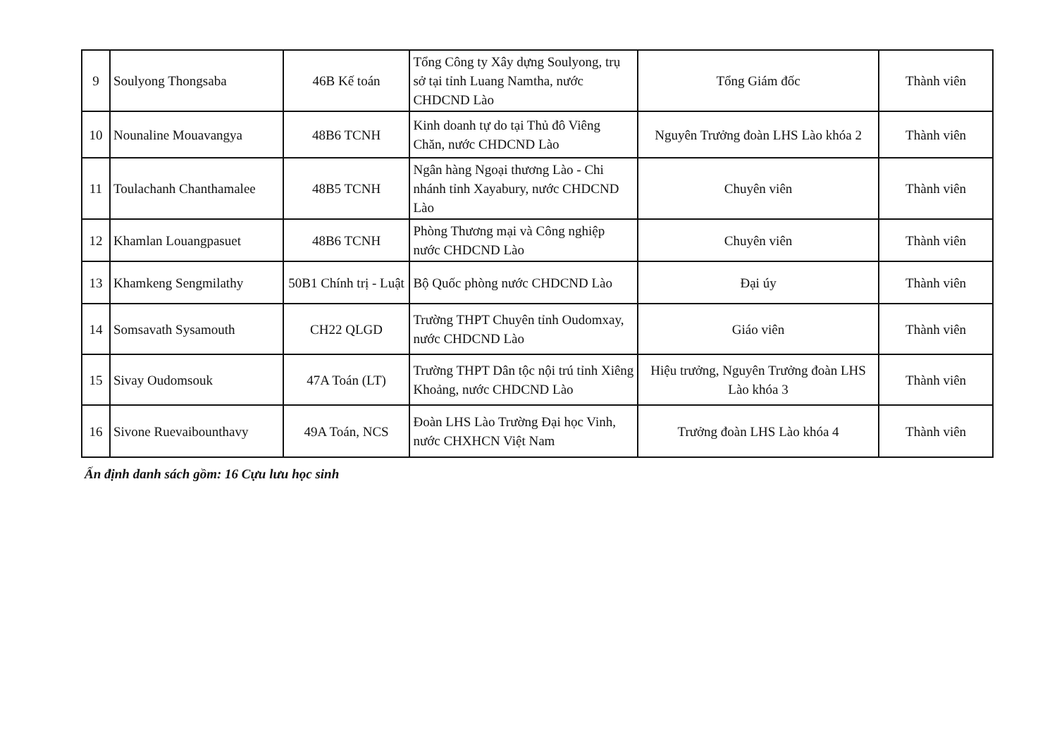| 9 | Soulyong Thongsaba | 46B Kế toán | Tổng Công ty Xây dựng Soulyong, trụ sở tại tỉnh Luang Namtha, nước CHDCND Lào | Tổng Giám đốc | Thành viên |
| 10 | Nounaline Mouavangya | 48B6 TCNH | Kinh doanh tự do tại Thủ đô Viêng Chăn, nước CHDCND Lào | Nguyên Trưởng đoàn LHS Lào khóa 2 | Thành viên |
| 11 | Toulachanh Chanthamalee | 48B5 TCNH | Ngân hàng Ngoại thương Lào - Chi nhánh tỉnh Xayabury, nước CHDCND Lào | Chuyên viên | Thành viên |
| 12 | Khamlan Louangpasuet | 48B6 TCNH | Phòng Thương mại và Công nghiệp nước CHDCND Lào | Chuyên viên | Thành viên |
| 13 | Khamkeng Sengmilathy | 50B1 Chính trị - Luật | Bộ Quốc phòng nước CHDCND Lào | Đại úy | Thành viên |
| 14 | Somsavath Sysamouth | CH22 QLGD | Trường THPT Chuyên tỉnh Oudomxay, nước CHDCND Lào | Giáo viên | Thành viên |
| 15 | Sivay Oudomsouk | 47A Toán (LT) | Trường THPT Dân tộc nội trú tỉnh Xiêng Khoảng, nước CHDCND Lào | Hiệu trưởng, Nguyên Trưởng đoàn LHS Lào khóa 3 | Thành viên |
| 16 | Sivone Ruevaibounthavy | 49A Toán, NCS | Đoàn LHS Lào Trường Đại học Vinh, nước CHXHCN Việt Nam | Trưởng đoàn LHS Lào khóa 4 | Thành viên |
Ấn định danh sách gồm: 16 Cựu lưu học sinh